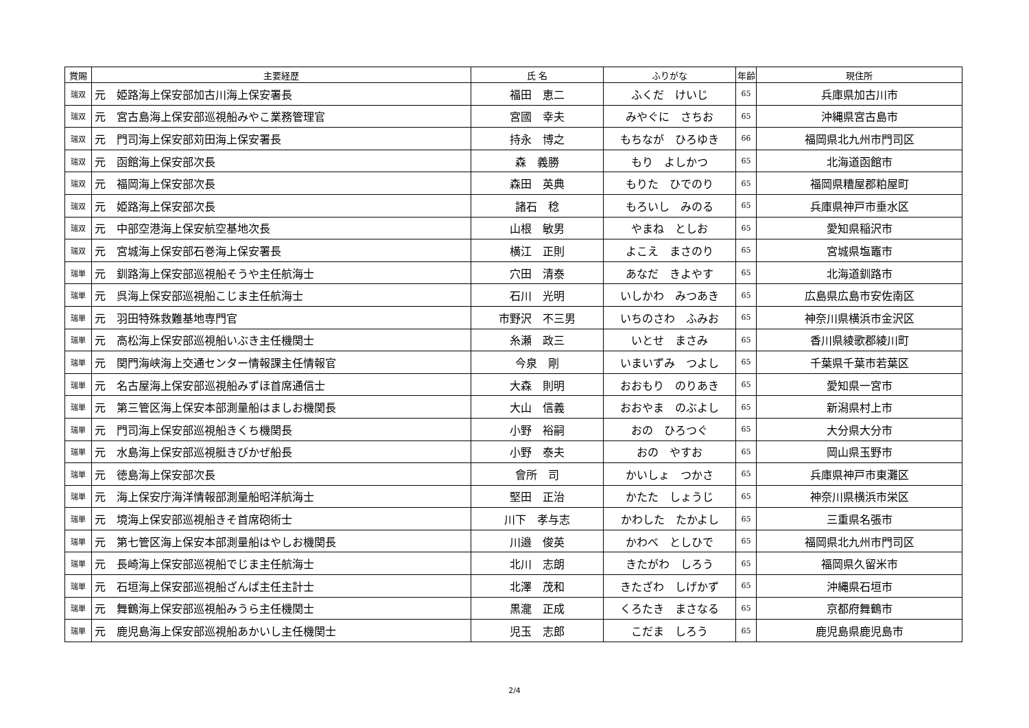| 賞賜 | 主要経歴 | 氏 名 | ふりがな | 年齢 | 現住所 |
| --- | --- | --- | --- | --- | --- |
| 瑞双 | 元 姫路海上保安部加古川海上保安署長 | 福田 恵二 | ふくだ けいじ | 65 | 兵庫県加古川市 |
| 瑞双 | 元 宮古島海上保安部巡視船みやこ業務管理官 | 宮國 幸夫 | みやぐに さちお | 65 | 沖縄県宮古島市 |
| 瑞双 | 元 門司海上保安部苅田海上保安署長 | 持永 博之 | もちなが ひろゆき | 66 | 福岡県北九州市門司区 |
| 瑞双 | 元 函館海上保安部次長 | 森 義勝 | もり よしかつ | 65 | 北海道函館市 |
| 瑞双 | 元 福岡海上保安部次長 | 森田 英典 | もりた ひでのり | 65 | 福岡県糟屋郡粕屋町 |
| 瑞双 | 元 姫路海上保安部次長 | 諸石 稔 | もろいし みのる | 65 | 兵庫県神戸市垂水区 |
| 瑞双 | 元 中部空港海上保安航空基地次長 | 山根 敏男 | やまね としお | 65 | 愛知県稲沢市 |
| 瑞双 | 元 宮城海上保安部石巻海上保安署長 | 横江 正則 | よこえ まさのり | 65 | 宮城県塩竈市 |
| 瑞単 | 元 釧路海上保安部巡視船そうや主任航海士 | 穴田 清泰 | あなだ きよやす | 65 | 北海道釧路市 |
| 瑞単 | 元 呉海上保安部巡視船こじま主任航海士 | 石川 光明 | いしかわ みつあき | 65 | 広島県広島市安佐南区 |
| 瑞単 | 元 羽田特殊救難基地専門官 | 市野沢 不三男 | いちのさわ ふみお | 65 | 神奈川県横浜市金沢区 |
| 瑞単 | 元 高松海上保安部巡視船いぶき主任機関士 | 糸瀬 政三 | いとせ まさみ | 65 | 香川県綾歌郡綾川町 |
| 瑞単 | 元 関門海峡海上交通センター情報課主任情報官 | 今泉 剛 | いまいずみ つよし | 65 | 千葉県千葉市若葉区 |
| 瑞単 | 元 名古屋海上保安部巡視船みずほ首席通信士 | 大森 則明 | おおもり のりあき | 65 | 愛知県一宮市 |
| 瑞単 | 元 第三管区海上保安本部測量船はましお機関長 | 大山 信義 | おおやま のぶよし | 65 | 新潟県村上市 |
| 瑞単 | 元 門司海上保安部巡視船きくち機関長 | 小野 裕嗣 | おの ひろつぐ | 65 | 大分県大分市 |
| 瑞単 | 元 水島海上保安部巡視艇きびかぜ船長 | 小野 泰夫 | おの やすお | 65 | 岡山県玉野市 |
| 瑞単 | 元 徳島海上保安部次長 | 會所 司 | かいしょ つかさ | 65 | 兵庫県神戸市東灘区 |
| 瑞単 | 元 海上保安庁海洋情報部測量船昭洋航海士 | 堅田 正治 | かたた しょうじ | 65 | 神奈川県横浜市栄区 |
| 瑞単 | 元 境海上保安部巡視船きそ首席砲術士 | 川下 孝与志 | かわした たかよし | 65 | 三重県名張市 |
| 瑞単 | 元 第七管区海上保安本部測量船はやしお機関長 | 川邉 俊英 | かわべ としひで | 65 | 福岡県北九州市門司区 |
| 瑞単 | 元 長崎海上保安部巡視船でじま主任航海士 | 北川 志朗 | きたがわ しろう | 65 | 福岡県久留米市 |
| 瑞単 | 元 石垣海上保安部巡視船ざんぱ主任主計士 | 北澤 茂和 | きたざわ しげかず | 65 | 沖縄県石垣市 |
| 瑞単 | 元 舞鶴海上保安部巡視船みうら主任機関士 | 黒瀧 正成 | くろたき まさなる | 65 | 京都府舞鶴市 |
| 瑞単 | 元 鹿児島海上保安部巡視船あかいし主任機関士 | 児玉 志郎 | こだま しろう | 65 | 鹿児島県鹿児島市 |
2/4